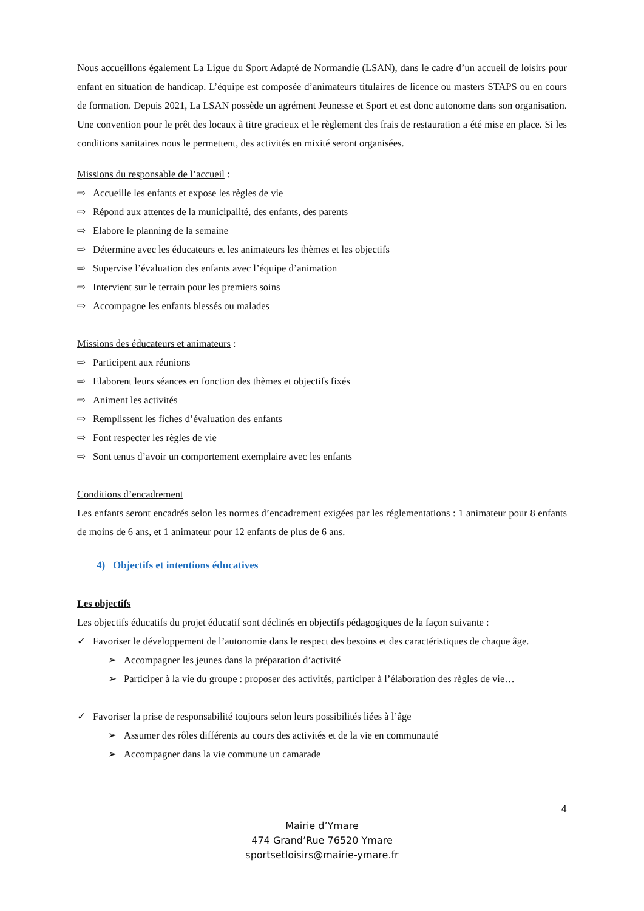Nous accueillons également La Ligue du Sport Adapté de Normandie (LSAN), dans le cadre d’un accueil de loisirs pour enfant en situation de handicap. L’équipe est composée d’animateurs titulaires de licence ou masters STAPS ou en cours de formation. Depuis 2021, La LSAN possède un agrément Jeunesse et Sport et est donc autonome dans son organisation. Une convention pour le prêt des locaux à titre gracieux et le règlement des frais de restauration a été mise en place. Si les conditions sanitaires nous le permettent, des activités en mixité seront organisées.
Missions du responsable de l’accueil :
⇨ Accueille les enfants et expose les règles de vie
⇨ Répond aux attentes de la municipalité, des enfants, des parents
⇨ Elabore le planning de la semaine
⇨ Détermine avec les éducateurs et les animateurs les thèmes et les objectifs
⇨ Supervise l’évaluation des enfants avec l’équipe d’animation
⇨ Intervient sur le terrain pour les premiers soins
⇨ Accompagne les enfants blessés ou malades
Missions des éducateurs et animateurs :
⇨ Participent aux réunions
⇨ Elaborent leurs séances en fonction des thèmes et objectifs fixés
⇨ Animent les activités
⇨ Remplissent les fiches d’évaluation des enfants
⇨ Font respecter les règles de vie
⇨ Sont tenus d’avoir un comportement exemplaire avec les enfants
Conditions d’encadrement
Les enfants seront encadrés selon les normes d’encadrement exigées par les réglementations : 1 animateur pour 8 enfants de moins de 6 ans, et 1 animateur pour 12 enfants de plus de 6 ans.
4) Objectifs et intentions éducatives
Les objectifs
Les objectifs éducatifs du projet éducatif sont déclinés en objectifs pédagogiques de la façon suivante :
✓ Favoriser le développement de l’autonomie dans le respect des besoins et des caractéristiques de chaque âge.
➢ Accompagner les jeunes dans la préparation d’activité
➢ Participer à la vie du groupe : proposer des activités, participer à l’élaboration des règles de vie…
✓ Favoriser la prise de responsabilité toujours selon leurs possibilités liées à l’âge
➢ Assumer des rôles différents au cours des activités et de la vie en communauté
➢ Accompagner dans la vie commune un camarade
4
Mairie d’Ymare
474 Grand’Rue 76520 Ymare
sportsetloisirs@mairie-ymare.fr